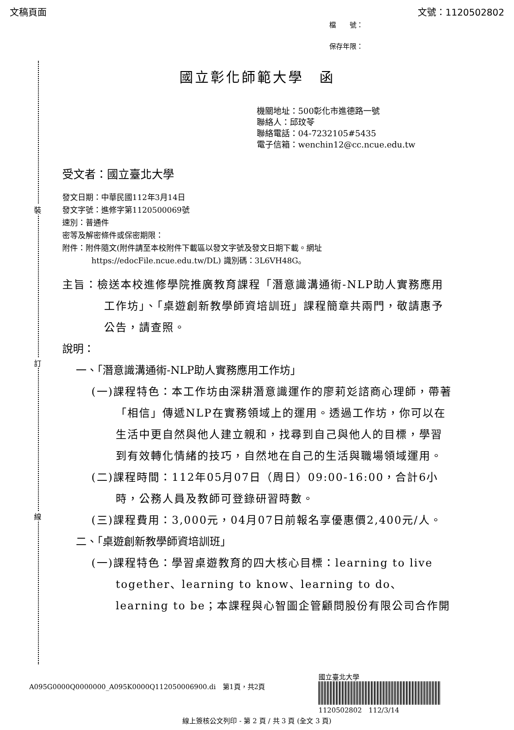文稿頁面 文號：1120502802
檔　　號：
保存年限：
裝
訂
線
國立彰化師範大學　函
機關地址：500彰化市進德路一號
聯絡人：邱玟苓
聯絡電話：04-7232105#5435
電子信箱：wenchin12@cc.ncue.edu.tw
受文者：國立臺北大學
發文日期：中華民國112年3月14日
發文字號：進修字第1120500069號
速別：普通件
密等及解密條件或保密期限：
附件：附件隨文(附件請至本校附件下載區以發文字號及發文日期下載。網址 https://edocFile.ncue.edu.tw/DL) 識別碼：3L6VH48G。
主旨：檢送本校進修學院推廣教育課程「潛意識溝通術-NLP助人實務應用工作坊」、「桌遊創新教學師資培訓班」課程簡章共兩門，敬請惠予公告，請查照。
說明：
一、「潛意識溝通術-NLP助人實務應用工作坊」
(一)課程特色：本工作坊由深耕潛意識運作的廖莉彣諮商心理師，帶著「相信」傳遞NLP在實務領域上的運用。透過工作坊，你可以在生活中更自然與他人建立親和，找尋到自己與他人的目標，學習到有效轉化情緒的技巧，自然地在自己的生活與職場領域運用。
(二)課程時間：112年05月07日（周日）09:00-16:00，合計6小時，公務人員及教師可登錄研習時數。
(三)課程費用：3,000元，04月07日前報名享優惠價2,400元/人。
二、「桌遊創新教學師資培訓班」
(一)課程特色：學習桌遊教育的四大核心目標：learning to live together、learning to know、learning to do、learning to be；本課程與心智圖企管顧問股份有限公司合作開
A095G0000Q0000000_A095K0000Q112050006900.di　第1頁，共2頁
國立臺北大學
1120502802　112/3/14
線上簽核公文列印 - 第 2 頁 / 共 3 頁 (全文 3 頁)